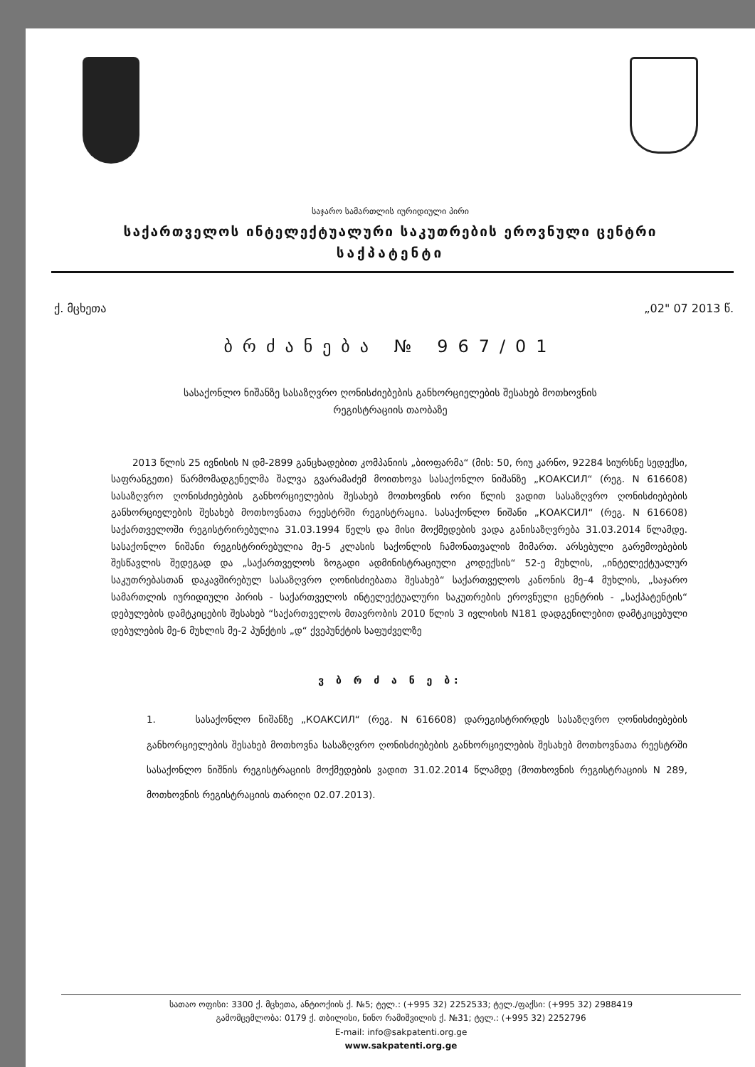საჯარო სამართლის იურიდიული პირი
საქართველოს ინტელექტუალური საკუთრების ეროვნული ცენტრი
საქპატენტი
ქ. მცხეთა „02" 07 2013 წ.
ბრძანება № 967/01
სასაქონლო ნიშანზე სასაზღვრო ღონისძიებების განხორციელების შესახებ მოთხოვნის
რეგისტრაციის თაობაზე
2013 წლის 25 ივნისის N დმ-2899 განცხადებით კომპანიის „ბიოფარმა“ (მის: 50, რიუ კარნო, 92284 სიურსნე სედექსი, საფრანგეთი) წარმომადგენელმა შალვა გვარამაძემ მოითხოვა სასაქონლო ნიშანზე „КОАКСИЛ“ (რეგ. N 616608) სასაზღვრო ღონისძიებების განხორციელების შესახებ მოთხოვნის ორი წლის ვადით სასაზღვრო ღონისძიებების განხორციელების შესახებ მოთხოვნათა რეესტრში რეგისტრაცია. სასაქონლო ნიშანი „КОАКСИЛ“ (რეგ. N 616608) საქართველოში რეგისტრირებულია 31.03.1994 წელს და მისი მოქმედების ვადა განისაზღვრება 31.03.2014 წლამდე. სასაქონლო ნიშანი რეგისტრირებულია მე-5 კლასის საქონლის ჩამონათვალის მიმართ. არსებული გარემოებების შესწავლის შედეგად და „საქართველოს ზოგადი ადმინისტრაციული კოდექსის“ 52-ე მუხლის, „ინტელექტუალურ საკუთრებასთან დაკავშირებულ სასაზღვრო ღონისძიებათა შესახებ“ საქართველოს კანონის მე–4 მუხლის, „საჯარო სამართლის იურიდიული პირის - საქართველოს ინტელექტუალური საკუთრების ეროვნული ცენტრის - „საქპატენტის“ დებულების დამტკიცების შესახებ “საქართველოს მთავრობის 2010 წლის 3 ივლისის N181 დადგენილებით დამტკიცებული დებულების მე-6 მუხლის მე-2 პუნქტის „დ“ ქვეპუნქტის საფუძველზე
ვ ბ რ ძ ა ნ ე ბ:
1. სასაქონლო ნიშანზე „КОАКСИЛ“ (რეგ. N 616608) დარეგისტრირდეს სასაზღვრო ღონისძიებების განხორციელების შესახებ მოთხოვნა სასაზღვრო ღონისძიებების განხორციელების შესახებ მოთხოვნათა რეესტრში სასაქონლო ნიშნის რეგისტრაციის მოქმედების ვადით 31.02.2014 წლამდე (მოთხოვნის რეგისტრაციის N 289, მოთხოვნის რეგისტრაციის თარიღი 02.07.2013).
სათაო ოფისი: 3300 ქ. მცხეთა, ანტიოქიის ქ. №5; ტელ.: (+995 32) 2252533; ტელ./ფაქსი: (+995 32) 2988419
გამომცემლობა: 0179 ქ. თბილისი, ნინო რამიშვილის ქ. №31; ტელ.: (+995 32) 2252796
E-mail: info@sakpatenti.org.ge
www.sakpatenti.org.ge